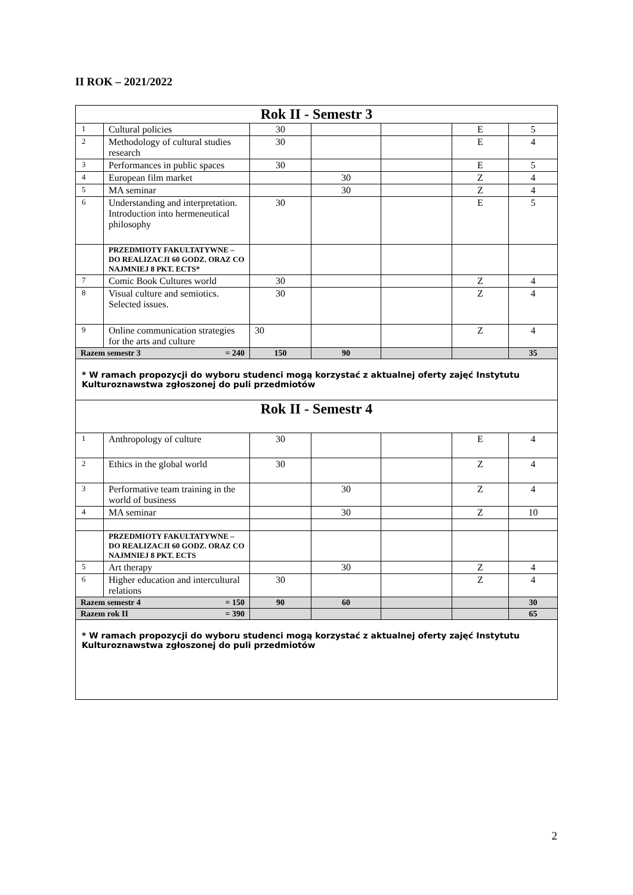II ROK – 2021/2022
| Rok II - Semestr 3 | | | | | | |
| 1 | Cultural policies | 30 | | | E | 5 |
| 2 | Methodology of cultural studies research | 30 | | | E | 4 |
| 3 | Performances in public spaces | 30 | | | E | 5 |
| 4 | European film market | | 30 | | Z | 4 |
| 5 | MA seminar | | 30 | | Z | 4 |
| 6 | Understanding and interpretation. Introduction into hermeneutical philosophy | 30 | | | E | 5 |
| | PRZEDMIOTY FAKULTATYWNE – DO REALIZACJI 60 GODZ. ORAZ CO NAJMNIEJ 8 PKT. ECTS* | | | | | |
| 7 | Comic Book Cultures world | 30 | | | Z | 4 |
| 8 | Visual culture and semiotics. Selected issues. | 30 | | | Z | 4 |
| 9 | Online communication strategies for the arts and culture | 30 | | | Z | 4 |
| Razem semestr 3 = 240 | | 150 | 90 | | | 35 |
| * W ramach propozycji do wyboru studenci mogą korzystać z aktualnej oferty zajęć Instytutu Kulturoznawstwa zgłoszonej do puli przedmiotów | | | | | | |
| Rok II - Semestr 4 | | | | | | |
| 1 | Anthropology of culture | 30 | | | E | 4 |
| 2 | Ethics in the global world | 30 | | | Z | 4 |
| 3 | Performative team training in the world of business | | 30 | | Z | 4 |
| 4 | MA seminar | | 30 | | Z | 10 |
| | PRZEDMIOTY FAKULTATYWNE – DO REALIZACJI 60 GODZ. ORAZ CO NAJMNIEJ 8 PKT. ECTS | | | | | |
| 5 | Art therapy | | 30 | | Z | 4 |
| 6 | Higher education and intercultural relations | 30 | | | Z | 4 |
| Razem semestr 4 = 150 | | 90 | 60 | | | 30 |
| Razem rok II = 390 | | | | | | 65 |
| * W ramach propozycji do wyboru studenci mogą korzystać z aktualnej oferty zajęć Instytutu Kulturoznawstwa zgłoszonej do puli przedmiotów | | | | | | |
2